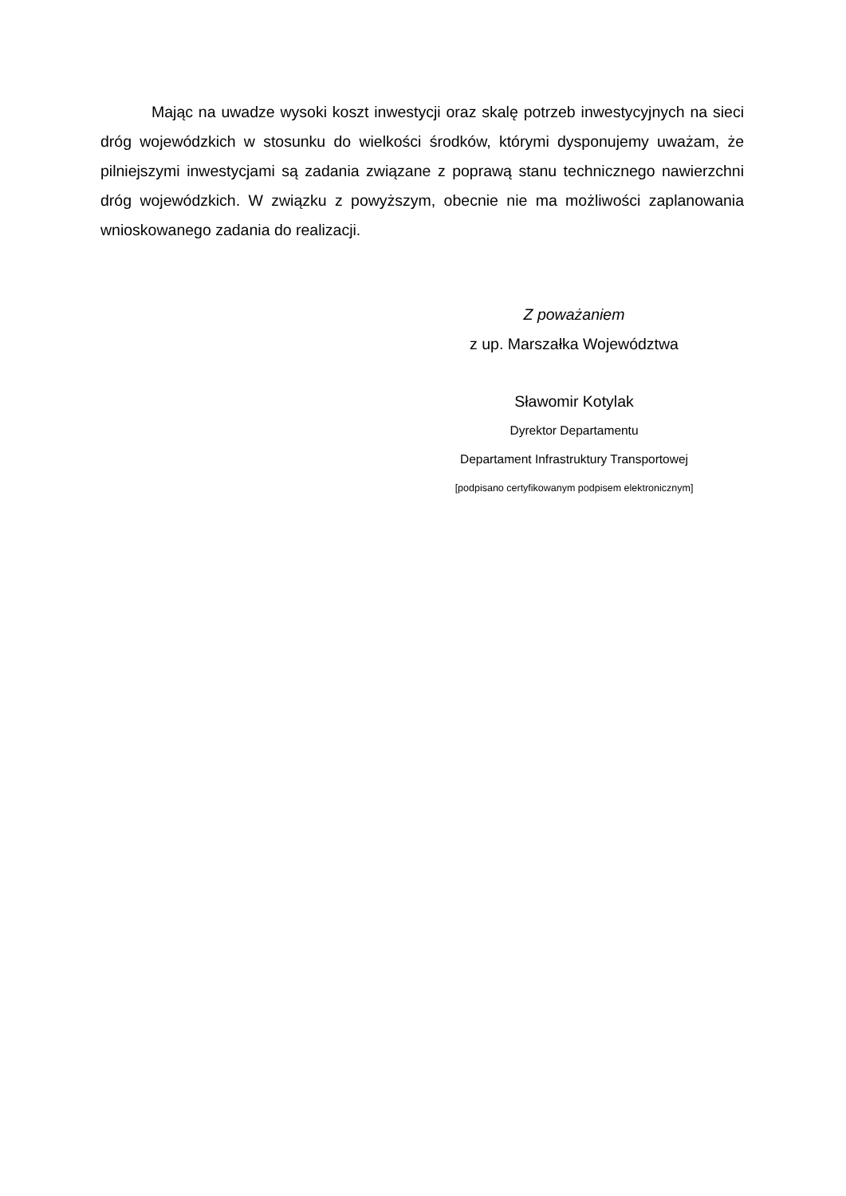Mając na uwadze wysoki koszt inwestycji oraz skalę potrzeb inwestycyjnych na sieci dróg wojewódzkich w stosunku do wielkości środków, którymi dysponujemy uważam, że pilniejszymi inwestycjami są zadania związane z poprawą stanu technicznego nawierzchni dróg wojewódzkich. W związku z powyższym, obecnie nie ma możliwości zaplanowania wnioskowanego zadania do realizacji.
Z poważaniem
z up. Marszałka Województwa
Sławomir Kotylak
Dyrektor Departamentu
Departament Infrastruktury Transportowej
[podpisano certyfikowanym podpisem elektronicznym]